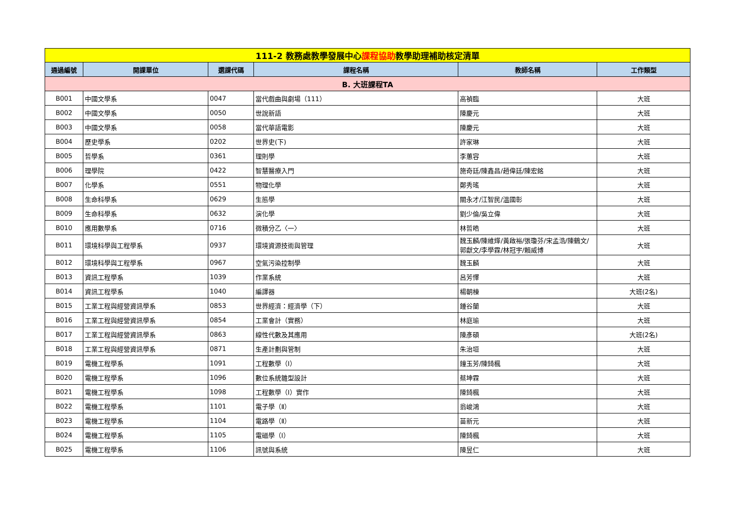| 111-2 教務處教學發展中心 課程協助 教學助理補助核定清單 | | | | | |
| 通過編號 | 開課單位 | 選課代碼 | 課程名稱 | 教師名稱 | 工作類型 |
| B. 大班課程TA | | | | | |
| B001 | 中國文學系 | 0047 | 當代戲曲與劇場（111） | 高禎臨 | 大班 |
| B002 | 中國文學系 | 0050 | 世說新語 | 陳慶元 | 大班 |
| B003 | 中國文學系 | 0058 | 當代華語電影 | 陳慶元 | 大班 |
| B004 | 歷史學系 | 0202 | 世界史(下) | 許家琳 | 大班 |
| B005 | 哲學系 | 0361 | 理則學 | 李蕙容 | 大班 |
| B006 | 理學院 | 0422 | 智慧醫療入門 | 施奇廷/陳鑫昌/趙偉廷/陳宏銘 | 大班 |
| B007 | 化學系 | 0551 | 物理化學 | 鄭秀瑤 | 大班 |
| B008 | 生命科學系 | 0629 | 生態學 | 關永才/江智民/溫國彰 | 大班 |
| B009 | 生命科學系 | 0632 | 演化學 | 劉少倫/吳立偉 | 大班 |
| B010 | 應用數學系 | 0716 | 微積分乙〈一〉 | 林哲皓 | 大班 |
| B011 | 環境科學與工程學系 | 0937 | 環境資源技術與管理 | 魏玉麟/陳維燁/黃啟裕/張瓊芬/宋孟浩/陳鶴文/郭獻文/李學霖/林冠宇/賴威博 | 大班 |
| B012 | 環境科學與工程學系 | 0967 | 空氣污染控制學 | 魏玉麟 | 大班 |
| B013 | 資訊工程學系 | 1039 | 作業系統 | 呂芳懌 | 大班 |
| B014 | 資訊工程學系 | 1040 | 編譯器 | 楊朝棟 | 大班(2名) |
| B015 | 工業工程與經營資訊學系 | 0853 | 世界經濟：經濟學（下） | 鍾谷蘭 | 大班 |
| B016 | 工業工程與經營資訊學系 | 0854 | 工業會計（實務） | 林庭瑜 | 大班 |
| B017 | 工業工程與經營資訊學系 | 0863 | 線性代數及其應用 | 陳彥碩 | 大班(2名) |
| B018 | 工業工程與經營資訊學系 | 0871 | 生產計劃與管制 | 朱治垣 | 大班 |
| B019 | 電機工程學系 | 1091 | 工程數學（Ⅰ） | 鐘玉芳/陳錡楓 | 大班 |
| B020 | 電機工程學系 | 1096 | 數位系統雛型設計 | 蔡坤霖 | 大班 |
| B021 | 電機工程學系 | 1098 | 工程數學（Ⅰ）實作 | 陳錡楓 | 大班 |
| B022 | 電機工程學系 | 1101 | 電子學（Ⅱ） | 翁峻鴻 | 大班 |
| B023 | 電機工程學系 | 1104 | 電路學（Ⅱ） | 苗新元 | 大班 |
| B024 | 電機工程學系 | 1105 | 電磁學（Ⅰ） | 陳錡楓 | 大班 |
| B025 | 電機工程學系 | 1106 | 訊號與系統 | 陳昱仁 | 大班 |